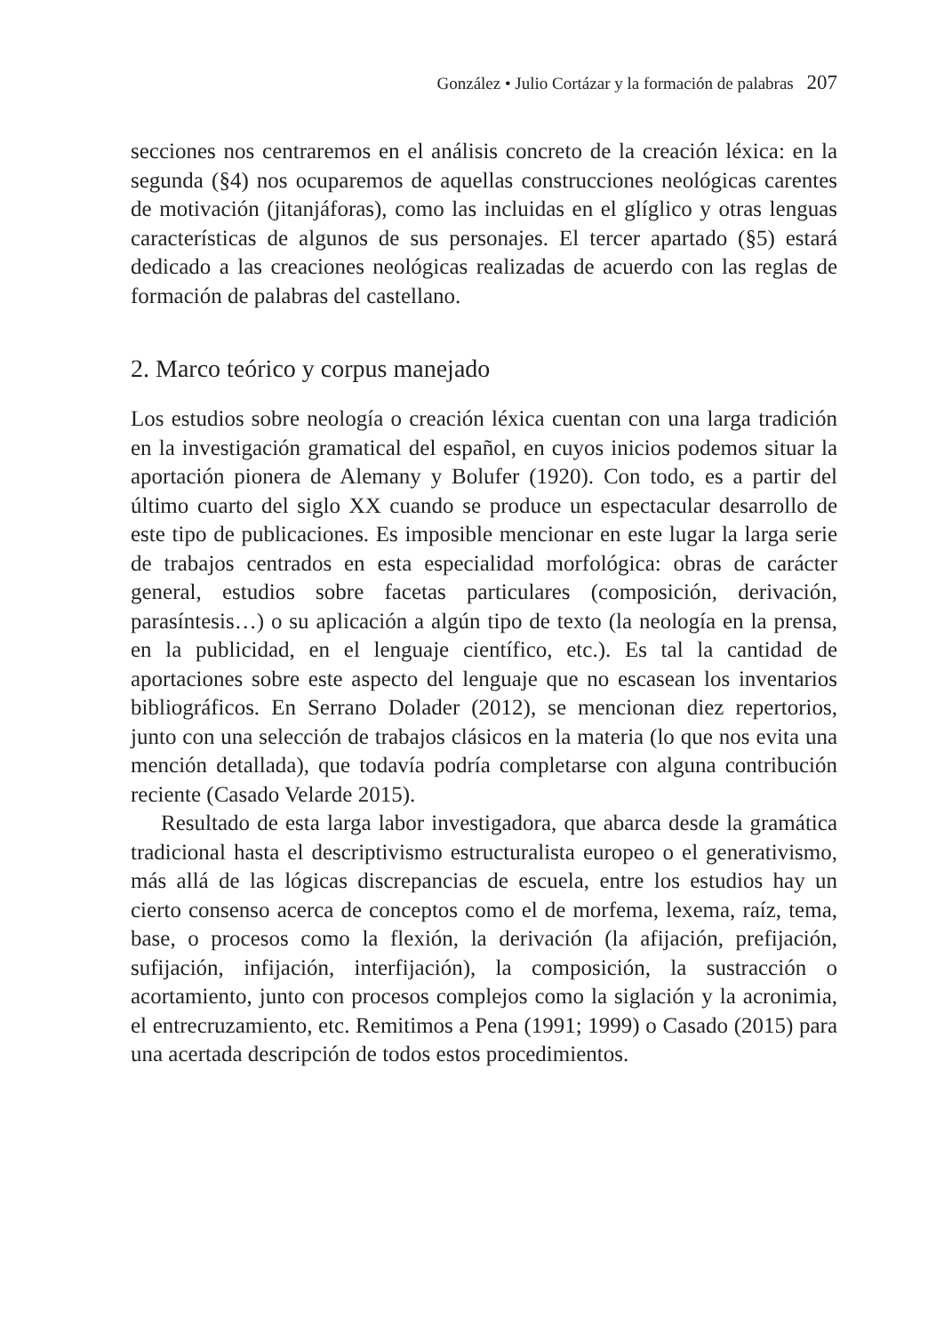González • Julio Cortázar y la formación de palabras 207
secciones nos centraremos en el análisis concreto de la creación léxica: en la segunda (§4) nos ocuparemos de aquellas construcciones neológicas carentes de motivación (jitanjáforas), como las incluidas en el glíglico y otras lenguas características de algunos de sus personajes. El tercer apartado (§5) estará dedicado a las creaciones neológicas realizadas de acuerdo con las reglas de formación de palabras del castellano.
2. Marco teórico y corpus manejado
Los estudios sobre neología o creación léxica cuentan con una larga tradición en la investigación gramatical del español, en cuyos inicios podemos situar la aportación pionera de Alemany y Bolufer (1920). Con todo, es a partir del último cuarto del siglo XX cuando se produce un espectacular desarrollo de este tipo de publicaciones. Es imposible mencionar en este lugar la larga serie de trabajos centrados en esta especialidad morfológica: obras de carácter general, estudios sobre facetas particulares (composición, derivación, parasíntesis…) o su aplicación a algún tipo de texto (la neología en la prensa, en la publicidad, en el lenguaje científico, etc.). Es tal la cantidad de aportaciones sobre este aspecto del lenguaje que no escasean los inventarios bibliográficos. En Serrano Dolader (2012), se mencionan diez repertorios, junto con una selección de trabajos clásicos en la materia (lo que nos evita una mención detallada), que todavía podría completarse con alguna contribución reciente (Casado Velarde 2015).
Resultado de esta larga labor investigadora, que abarca desde la gramática tradicional hasta el descriptivismo estructuralista europeo o el generativismo, más allá de las lógicas discrepancias de escuela, entre los estudios hay un cierto consenso acerca de conceptos como el de morfema, lexema, raíz, tema, base, o procesos como la flexión, la derivación (la afijación, prefijación, sufijación, infijación, interfijación), la composición, la sustracción o acortamiento, junto con procesos complejos como la siglación y la acronimia, el entrecruzamiento, etc. Remitimos a Pena (1991; 1999) o Casado (2015) para una acertada descripción de todos estos procedimientos.